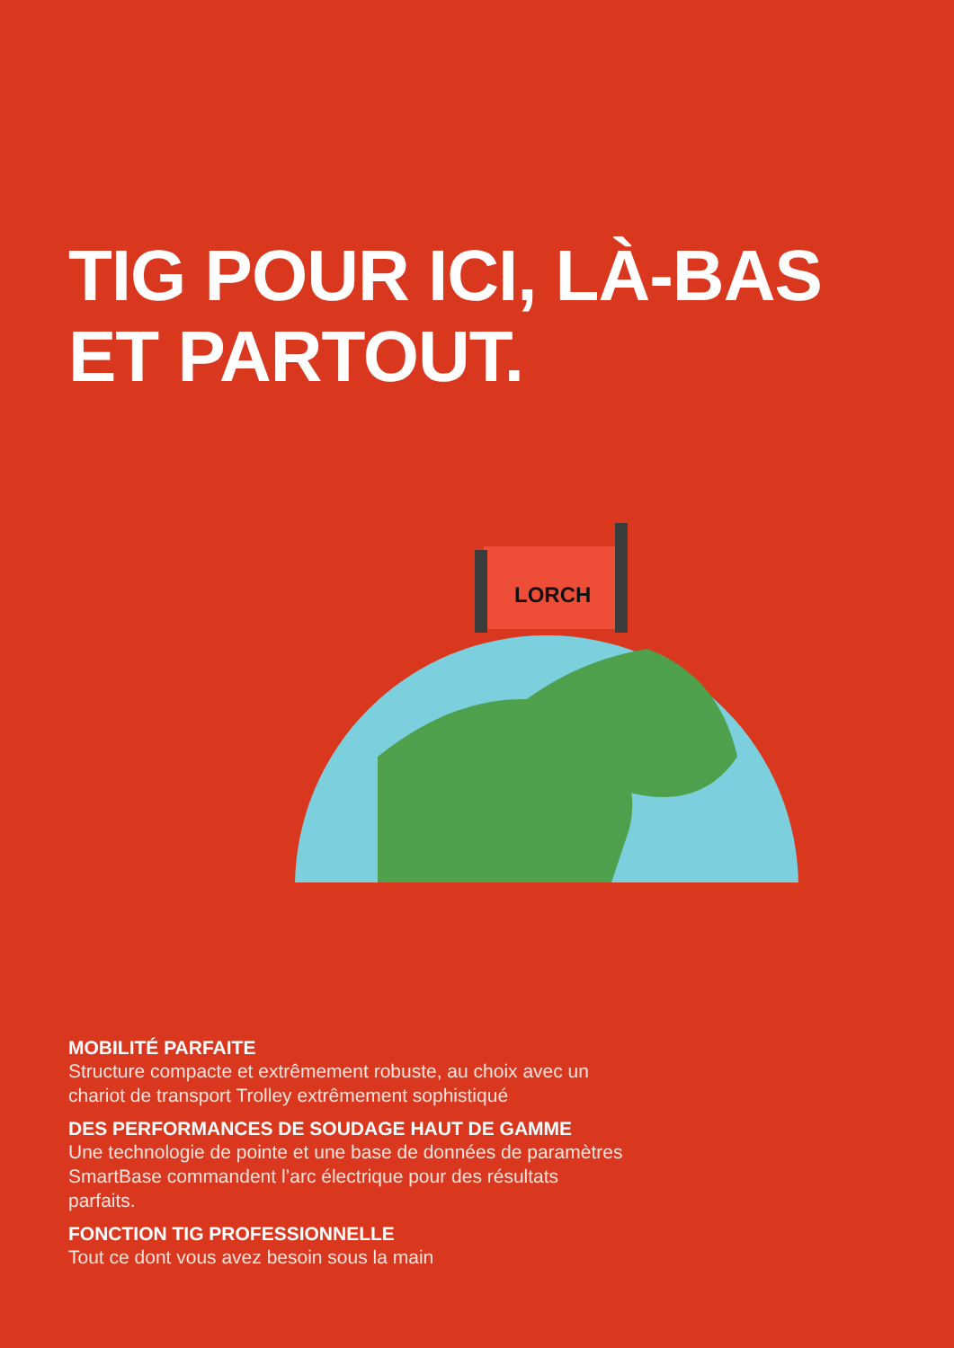TIG POUR ICI, LÀ-BAS
ET PARTOUT.
LORCH
MOBILITÉ PARFAITE
Structure compacte et extrêmement robuste, au choix avec un chariot de transport Trolley extrêmement sophistiqué
DES PERFORMANCES DE SOUDAGE HAUT DE GAMME
Une technologie de pointe et une base de données de paramètres SmartBase commandent l’arc électrique pour des résultats parfaits.
FONCTION TIG PROFESSIONNELLE
Tout ce dont vous avez besoin sous la main